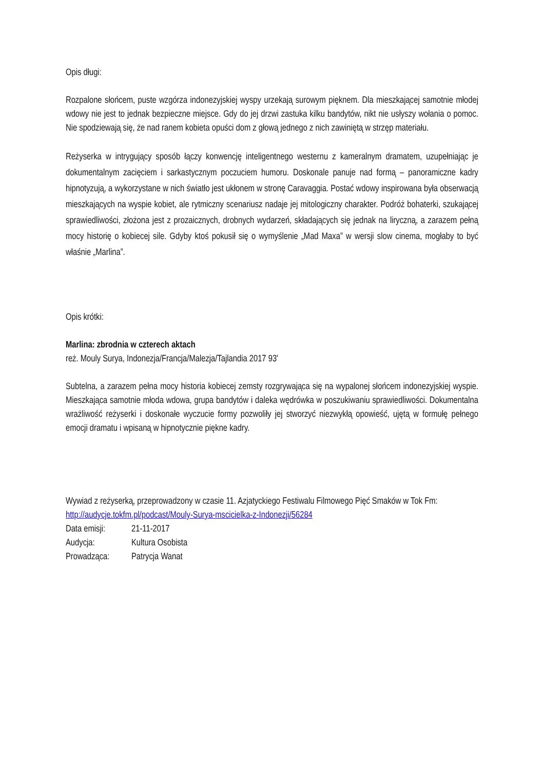Opis długi:
Rozpalone słońcem, puste wzgórza indonezyjskiej wyspy urzekają surowym pięknem. Dla mieszkającej samotnie młodej wdowy nie jest to jednak bezpieczne miejsce. Gdy do jej drzwi zastuka kilku bandytów, nikt nie usłyszy wołania o pomoc. Nie spodziewają się, że nad ranem kobieta opuści dom z głową jednego z nich zawiniętą w strzęp materiału.
Reżyserka w intrygujący sposób łączy konwencję inteligentnego westernu z kameralnym dramatem, uzupełniając je dokumentalnym zacięciem i sarkastycznym poczuciem humoru. Doskonale panuje nad formą – panoramiczne kadry hipnotyzują, a wykorzystane w nich światło jest ukłonem w stronę Caravaggia. Postać wdowy inspirowana była obserwacją mieszkających na wyspie kobiet, ale rytmiczny scenariusz nadaje jej mitologiczny charakter. Podróż bohaterki, szukającej sprawiedliwości, złożona jest z prozaicznych, drobnych wydarzeń, składających się jednak na liryczną, a zarazem pełną mocy historię o kobiecej sile. Gdyby ktoś pokusił się o wymyślenie „Mad Maxa” w wersji slow cinema, mogłaby to być właśnie „Marlina”.
Opis krótki:
Marlina: zbrodnia w czterech aktach
reż. Mouly Surya, Indonezja/Francja/Malezja/Tajlandia 2017 93'
Subtelna, a zarazem pełna mocy historia kobiecej zemsty rozgrywająca się na wypalonej słońcem indonezyjskiej wyspie. Mieszkająca samotnie młoda wdowa, grupa bandytów i daleka wędrówka w poszukiwaniu sprawiedliwości. Dokumentalna wrażliwość reżyserki i doskonałe wyczucie formy pozwoliły jej stworzyć niezwykłą opowieść, ujętą w formułę pełnego emocji dramatu i wpisaną w hipnotycznie piękne kadry.
Wywiad z reżyserką, przeprowadzony w czasie 11. Azjatyckiego Festiwalu Filmowego Pięć Smaków w Tok Fm:
http://audycje.tokfm.pl/podcast/Mouly-Surya-mscicielka-z-Indonezji/56284
| Data emisji: | 21-11-2017 |
| Audycja: | Kultura Osobista |
| Prowadząca: | Patrycja Wanat |